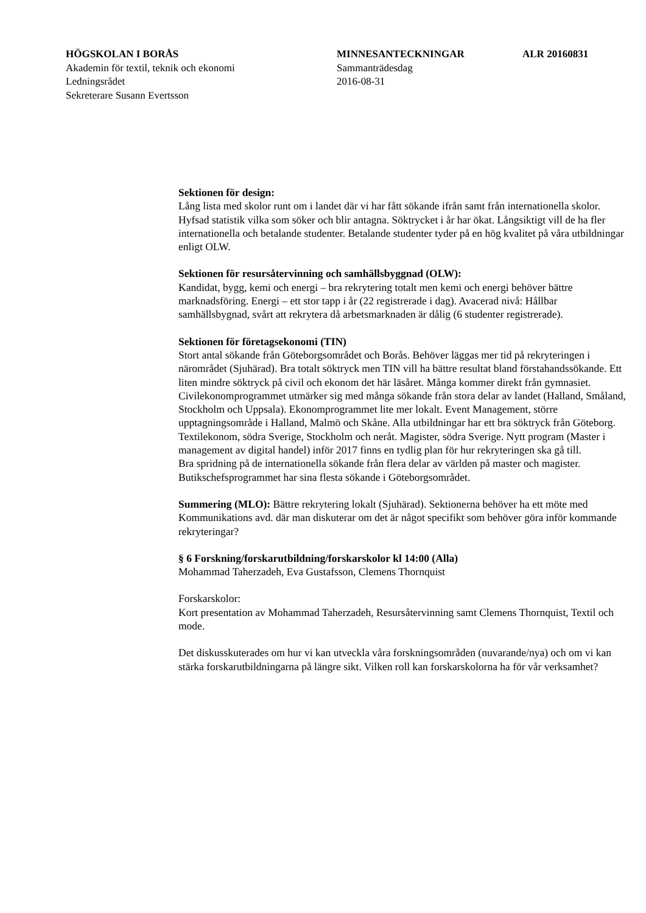HÖGSKOLAN I BORÅS
Akademin för textil, teknik och ekonomi
Ledningsrådet
Sekreterare Susann Evertsson
MINNESANTECKNINGAR
Sammanträdesdag
2016-08-31
ALR 20160831
Sektionen för design:
Lång lista med skolor runt om i landet där vi har fått sökande ifrån samt från internationella skolor. Hyfsad statistik vilka som söker och blir antagna. Söktrycket i år har ökat. Långsiktigt vill de ha fler internationella och betalande studenter. Betalande studenter tyder på en hög kvalitet på våra utbildningar enligt OLW.
Sektionen för resursåtervinning och samhällsbyggnad (OLW):
Kandidat, bygg, kemi och energi – bra rekrytering totalt men kemi och energi behöver bättre marknadsföring. Energi – ett stor tapp i år (22 registrerade i dag). Avacerad nivå: Hållbar samhällsbygnad, svårt att rekrytera då arbetsmarknaden är dålig (6 studenter registrerade).
Sektionen för företagsekonomi (TIN)
Stort antal sökande från Göteborgsområdet och Borås. Behöver läggas mer tid på rekryteringen i närområdet (Sjuhärad). Bra totalt söktryck men TIN vill ha bättre resultat bland förstahandssökande. Ett liten mindre söktryck på civil och ekonom det här läsåret. Många kommer direkt från gymnasiet. Civilekonomprogrammet utmärker sig med många sökande från stora delar av landet (Halland, Småland, Stockholm och Uppsala). Ekonomprogrammet lite mer lokalt. Event Management, större upptagningsområde i Halland, Malmö och Skåne. Alla utbildningar har ett bra söktryck från Göteborg. Textilekonom, södra Sverige, Stockholm och neråt. Magister, södra Sverige. Nytt program (Master i management av digital handel) inför 2017 finns en tydlig plan för hur rekryteringen ska gå till.
Bra spridning på de internationella sökande från flera delar av världen på master och magister. Butikschefsprogrammet har sina flesta sökande i Göteborgsområdet.
Summering (MLO): Bättre rekrytering lokalt (Sjuhärad). Sektionerna behöver ha ett möte med Kommunikations avd. där man diskuterar om det är något specifikt som behöver göra inför kommande rekryteringar?
§ 6 Forskning/forskarutbildning/forskarskolor kl 14:00 (Alla)
Mohammad Taherzadeh, Eva Gustafsson, Clemens Thornquist
Forskarskolor:
Kort presentation av Mohammad Taherzadeh, Resursåtervinning samt Clemens Thornquist, Textil och mode.
Det diskusskuterades om hur vi kan utveckla våra forskningsområden (nuvarande/nya) och om vi kan stärka forskarutbildningarna på längre sikt. Vilken roll kan forskarskolorna ha för vår verksamhet?